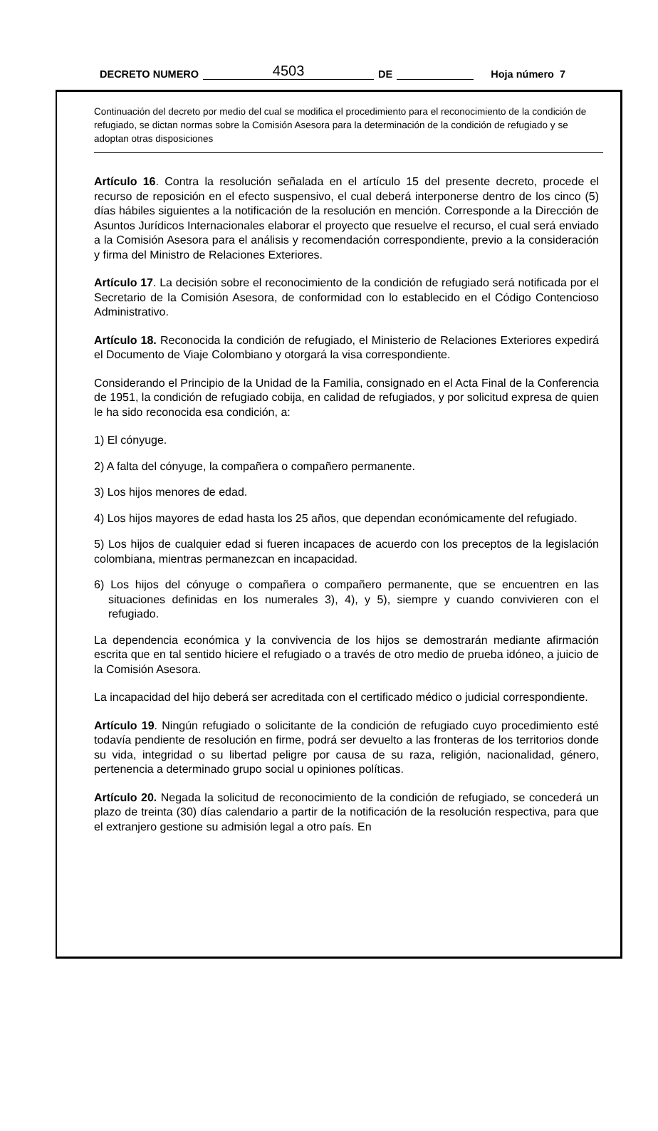DECRETO NUMERO 4503 DE Hoja número 7
Continuación del decreto por medio del cual se modifica el procedimiento para el reconocimiento de la condición de refugiado, se dictan normas sobre la Comisión Asesora para la determinación de la condición de refugiado y se adoptan otras disposiciones
Artículo 16. Contra la resolución señalada en el artículo 15 del presente decreto, procede el recurso de reposición en el efecto suspensivo, el cual deberá interponerse dentro de los cinco (5) días hábiles siguientes a la notificación de la resolución en mención. Corresponde a la Dirección de Asuntos Jurídicos Internacionales elaborar el proyecto que resuelve el recurso, el cual será enviado a la Comisión Asesora para el análisis y recomendación correspondiente, previo a la consideración y firma del Ministro de Relaciones Exteriores.
Artículo 17. La decisión sobre el reconocimiento de la condición de refugiado será notificada por el Secretario de la Comisión Asesora, de conformidad con lo establecido en el Código Contencioso Administrativo.
Artículo 18. Reconocida la condición de refugiado, el Ministerio de Relaciones Exteriores expedirá el Documento de Viaje Colombiano y otorgará la visa correspondiente.
Considerando el Principio de la Unidad de la Familia, consignado en el Acta Final de la Conferencia de 1951, la condición de refugiado cobija, en calidad de refugiados, y por solicitud expresa de quien le ha sido reconocida esa condición, a:
1) El cónyuge.
2) A falta del cónyuge, la compañera o compañero permanente.
3) Los hijos menores de edad.
4) Los hijos mayores de edad hasta los 25 años, que dependan económicamente del refugiado.
5) Los hijos de cualquier edad si fueren incapaces de acuerdo con los preceptos de la legislación colombiana, mientras permanezcan en incapacidad.
6) Los hijos del cónyuge o compañera o compañero permanente, que se encuentren en las situaciones definidas en los numerales 3), 4), y 5), siempre y cuando convivieren con el refugiado.
La dependencia económica y la convivencia de los hijos se demostrarán mediante afirmación escrita que en tal sentido hiciere el refugiado o a través de otro medio de prueba idóneo, a juicio de la Comisión Asesora.
La incapacidad del hijo deberá ser acreditada con el certificado médico o judicial correspondiente.
Artículo 19. Ningún refugiado o solicitante de la condición de refugiado cuyo procedimiento esté todavía pendiente de resolución en firme, podrá ser devuelto a las fronteras de los territorios donde su vida, integridad o su libertad peligre por causa de su raza, religión, nacionalidad, género, pertenencia a determinado grupo social u opiniones políticas.
Artículo 20. Negada la solicitud de reconocimiento de la condición de refugiado, se concederá un plazo de treinta (30) días calendario a partir de la notificación de la resolución respectiva, para que el extranjero gestione su admisión legal a otro país. En